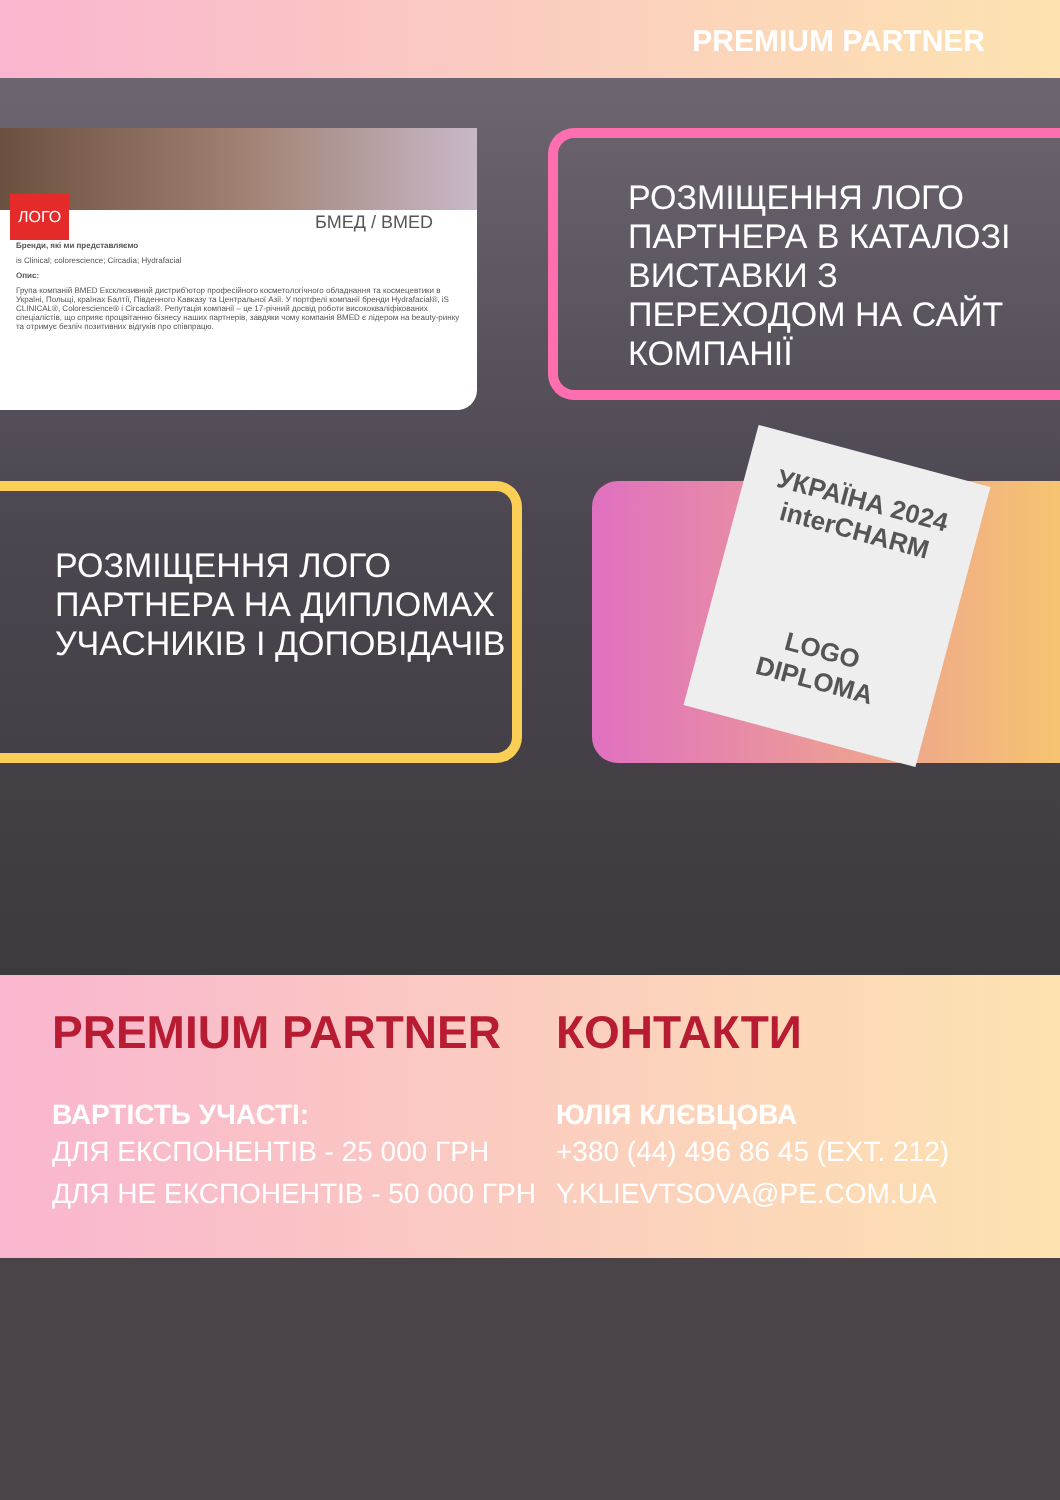PREMIUM PARTNER
ЛОГО
БМЕД / BMED
Бренди, які ми представляємо
is Clinical; colorescience; Circadia; Hydrafacial
Опис:
Група компаній BMED Ексклюзивний дистриб'ютор професійного косметологічного обладнання та космецевтики в Україні, Польщі, країнах Балтії, Південного Кавказу та Центральної Азії. У портфелі компанії бренди Hydrafacial®, iS CLINICAL®, Colorescience® і Circadia®. Репутація компанії – це 17-річний досвід роботи висококваліфікованих спеціалістів, що сприяє процвітанню бізнесу наших партнерів, завдяки чому компанія BMED є лідером на beauty-ринку та отримує безліч позитивних відгуків про співпрацю.
РОЗМІЩЕННЯ ЛОГО ПАРТНЕРА В КАТАЛОЗІ ВИСТАВКИ З ПЕРЕХОДОМ НА САЙТ КОМПАНІЇ
РОЗМІЩЕННЯ ЛОГО ПАРТНЕРА НА ДИПЛОМАХ УЧАСНИКІВ І ДОПОВІДАЧІВ
УКРАЇНА 2024 interCHARM
LOGO
DIPLOMA
PREMIUM PARTNER
ВАРТІСТЬ УЧАСТІ:
ДЛЯ ЕКСПОНЕНТІВ - 25 000 ГРН
ДЛЯ НЕ ЕКСПОНЕНТІВ - 50 000 ГРН
КОНТАКТИ
ЮЛІЯ КЛЄВЦОВА
+380 (44) 496 86 45 (EXT. 212)
Y.KLIEVTSOVA@PE.COM.UA